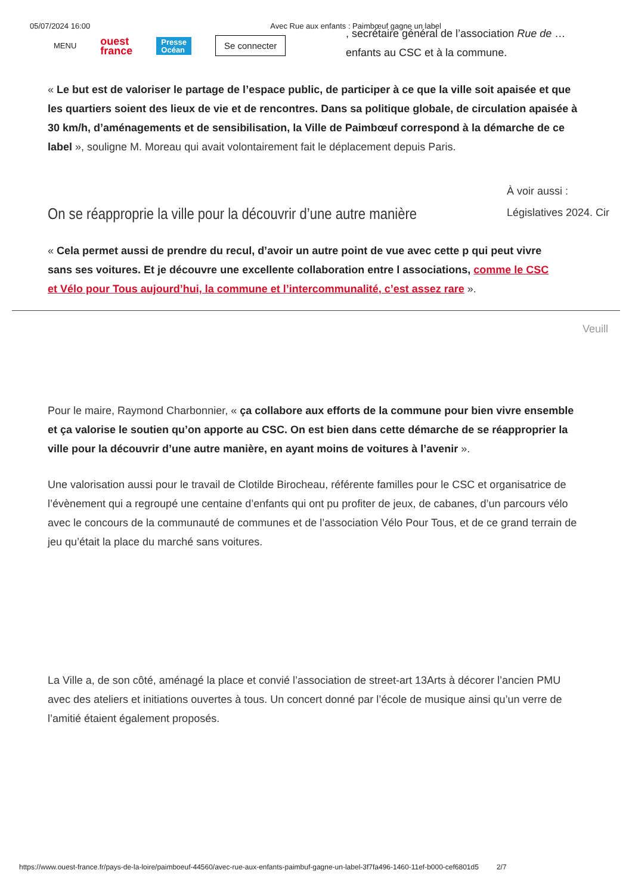05/07/2024 16:00 Avec Rue aux enfants : Paimbœuf gagne un label
MENU ouest
france Presse
Océan Se connecter
, secrétaire général de l’association Rue de … enfants au CSC et à la commune.
« Le but est de valoriser le partage de l’espace public, de participer à ce que la ville soit apaisée et que les quartiers soient des lieux de vie et de rencontres. Dans sa politique globale, de circulation apaisée à 30 km/h, d’aménagements et de sensibilisation, la Ville de Paimbœuf correspond à la démarche de ce label », souligne M. Moreau qui avait volontairement fait le déplacement depuis Paris.
On se réapproprie la ville pour la découvrir d’une autre manière
À voir aussi :
Législatives 2024. Cir
« Cela permet aussi de prendre du recul, d’avoir un autre point de vue avec cette p qui peut vivre sans ses voitures. Et je découvre une excellente collaboration entre l associations, comme le CSC et Vélo pour Tous aujourd’hui, la commune et l’intercommunalité, c’est assez rare ».
Veuill
Pour le maire, Raymond Charbonnier, « ça collabore aux efforts de la commune pour bien vivre ensemble et ça valorise le soutien qu’on apporte au CSC. On est bien dans cette démarche de se réapproprier la ville pour la découvrir d’une autre manière, en ayant moins de voitures à l’avenir ».
Une valorisation aussi pour le travail de Clotilde Birocheau, référente familles pour le CSC et organisatrice de l’évènement qui a regroupé une centaine d’enfants qui ont pu profiter de jeux, de cabanes, d’un parcours vélo avec le concours de la communauté de communes et de l’association Vélo Pour Tous, et de ce grand terrain de jeu qu’était la place du marché sans voitures.
La Ville a, de son côté, aménagé la place et convié l’association de street-art 13Arts à décorer l’ancien PMU avec des ateliers et initiations ouvertes à tous. Un concert donné par l’école de musique ainsi qu’un verre de l’amitié étaient également proposés.
https://www.ouest-france.fr/pays-de-la-loire/paimboeuf-44560/avec-rue-aux-enfants-paimbuf-gagne-un-label-3f7fa496-1460-11ef-b000-cef6801d5 2/7